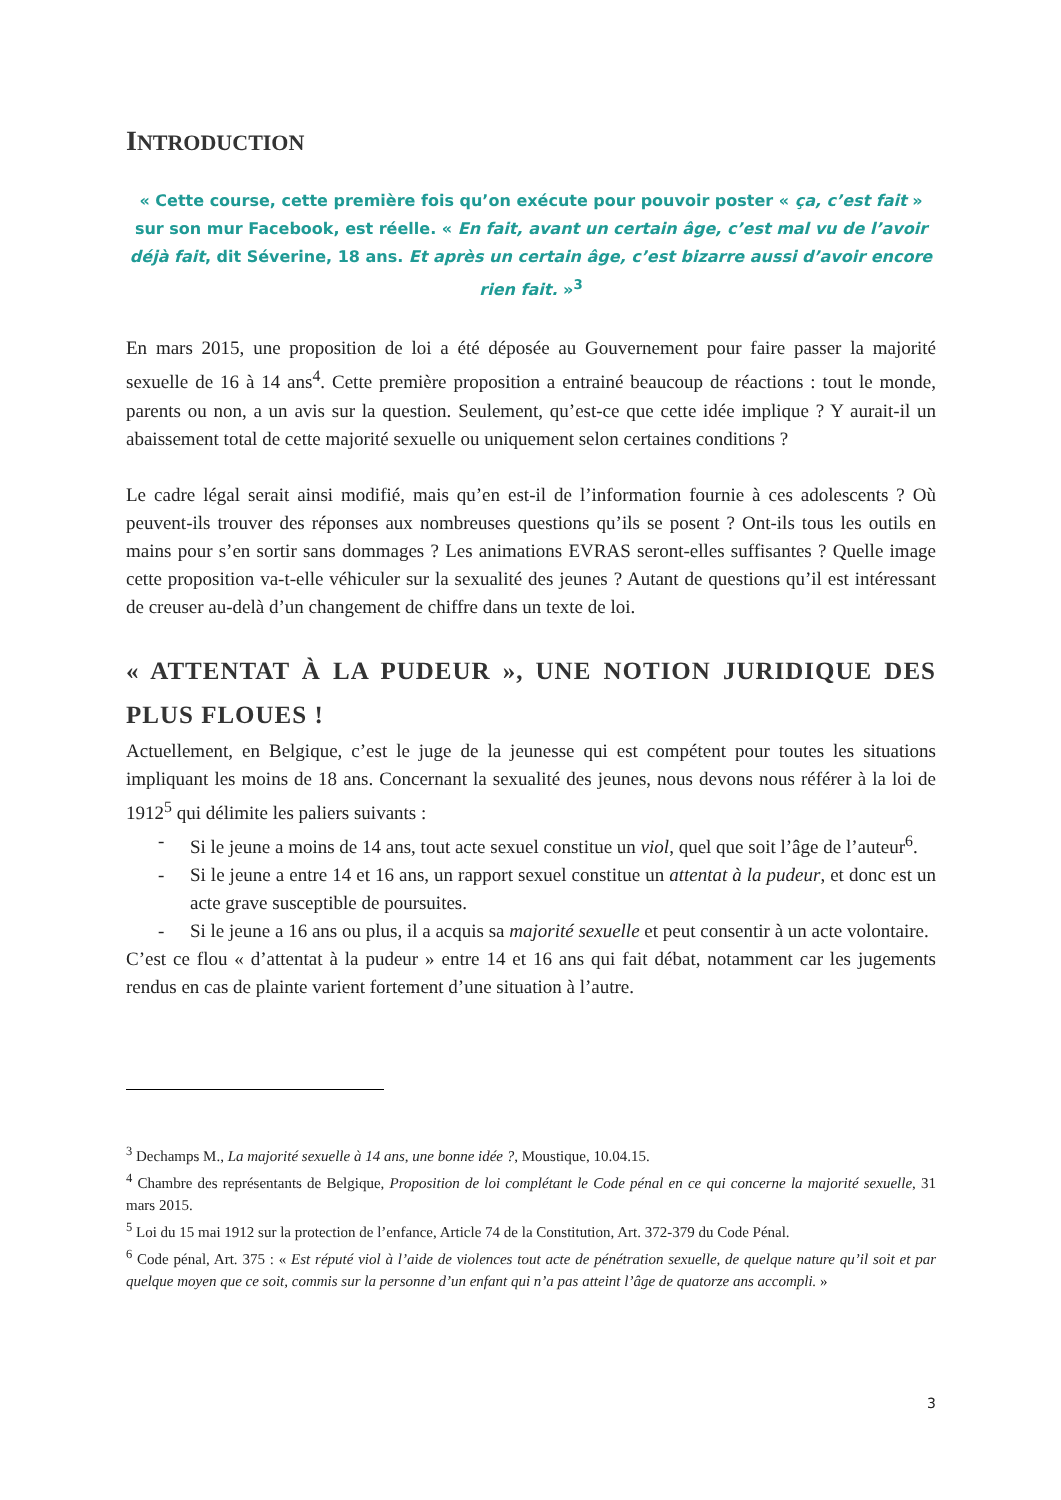INTRODUCTION
« Cette course, cette première fois qu’on exécute pour pouvoir poster « ça, c’est fait » sur son mur Facebook, est réelle. « En fait, avant un certain âge, c’est mal vu de l’avoir déjà fait, dit Séverine, 18 ans. Et après un certain âge, c’est bizarre aussi d’avoir encore rien fait. »<sup>3</sup>
En mars 2015, une proposition de loi a été déposée au Gouvernement pour faire passer la majorité sexuelle de 16 à 14 ans<sup>4</sup>. Cette première proposition a entrainé beaucoup de réactions : tout le monde, parents ou non, a un avis sur la question. Seulement, qu’est-ce que cette idée implique ? Y aurait-il un abaissement total de cette majorité sexuelle ou uniquement selon certaines conditions ?
Le cadre légal serait ainsi modifié, mais qu’en est-il de l’information fournie à ces adolescents ? Où peuvent-ils trouver des réponses aux nombreuses questions qu’ils se posent ? Ont-ils tous les outils en mains pour s’en sortir sans dommages ? Les animations EVRAS seront-elles suffisantes ? Quelle image cette proposition va-t-elle véhiculer sur la sexualité des jeunes ? Autant de questions qu’il est intéressant de creuser au-delà d’un changement de chiffre dans un texte de loi.
« ATTENTAT À LA PUDEUR », UNE NOTION JURIDIQUE DES PLUS FLOUES !
Actuellement, en Belgique, c’est le juge de la jeunesse qui est compétent pour toutes les situations impliquant les moins de 18 ans. Concernant la sexualité des jeunes, nous devons nous référer à la loi de 1912<sup>5</sup> qui délimite les paliers suivants :
- Si le jeune a moins de 14 ans, tout acte sexuel constitue un viol, quel que soit l’âge de l’auteur<sup>6</sup>.
- Si le jeune a entre 14 et 16 ans, un rapport sexuel constitue un attentat à la pudeur, et donc est un acte grave susceptible de poursuites.
- Si le jeune a 16 ans ou plus, il a acquis sa majorité sexuelle et peut consentir à un acte volontaire.
C’est ce flou « d’attentat à la pudeur » entre 14 et 16 ans qui fait débat, notamment car les jugements rendus en cas de plainte varient fortement d’une situation à l’autre.
<sup>3</sup> Dechamps M., La majorité sexuelle à 14 ans, une bonne idée ?, Moustique, 10.04.15.
<sup>4</sup> Chambre des représentants de Belgique, Proposition de loi complétant le Code pénal en ce qui concerne la majorité sexuelle, 31 mars 2015.
<sup>5</sup> Loi du 15 mai 1912 sur la protection de l’enfance, Article 74 de la Constitution, Art. 372-379 du Code Pénal.
<sup>6</sup> Code pénal, Art. 375 : « Est réputé viol à l’aide de violences tout acte de pénétration sexuelle, de quelque nature qu’il soit et par quelque moyen que ce soit, commis sur la personne d’un enfant qui n’a pas atteint l’âge de quatorze ans accompli. »
3